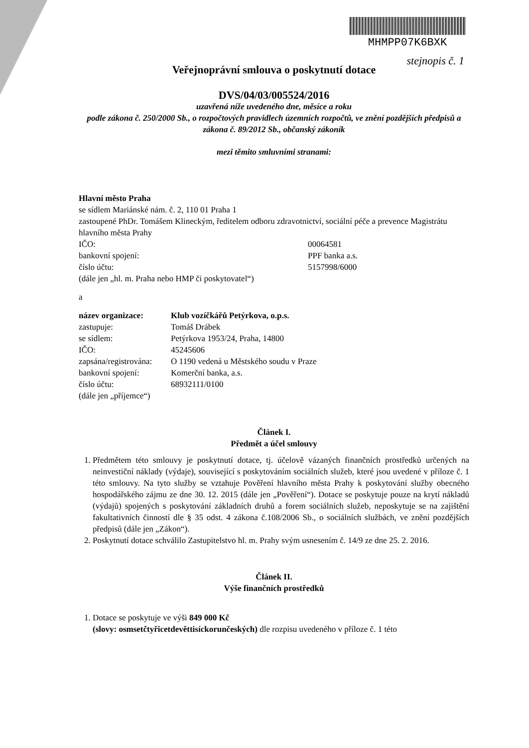MHMPP07K6BXK
stejnopis č. 1
Veřejnoprávní smlouva o poskytnutí dotace
DVS/04/03/005524/2016
uzavřená níže uvedeného dne, měsíce a roku
podle zákona č. 250/2000 Sb., o rozpočtových pravidlech územních rozpočtů, ve znění pozdějších předpisů a zákona č. 89/2012 Sb., občanský zákoník
mezi těmito smluvními stranami:
Hlavní město Praha
se sídlem Mariánské nám. č. 2, 110 01 Praha 1
zastoupené PhDr. Tomášem Klineckým, ředitelem odboru zdravotnictví, sociální péče a prevence Magistrátu hlavního města Prahy
IČO: 00064581
bankovní spojení: PPF banka a.s.
číslo účtu: 5157998/6000
(dále jen „hl. m. Praha nebo HMP či poskytovatel“)
a
název organizace: Klub vozíčkářů Petýrkova, o.p.s.
zastupuje: Tomáš Drábek
se sídlem: Petýrkova 1953/24, Praha, 14800
IČO: 45245606
zapsána/registrována: O 1190 vedená u Městského soudu v Praze
bankovní spojení: Komerční banka, a.s.
číslo účtu: 68932111/0100
(dále jen „příjemce“)
Článek I.
Předmět a účel smlouvy
1. Předmětem této smlouvy je poskytnutí dotace, tj. účelově vázaných finančních prostředků určených na neinvestiční náklady (výdaje), související s poskytováním sociálních služeb, které jsou uvedené v příloze č. 1 této smlouvy. Na tyto služby se vztahuje Pověření hlavního města Prahy k poskytování služby obecného hospodářského zájmu ze dne 30. 12. 2015 (dále jen „Pověření“). Dotace se poskytuje pouze na krytí nákladů (výdajů) spojených s poskytování základních druhů a forem sociálních služeb, neposkytuje se na zajištění fakultativních činností dle § 35 odst. 4 zákona č.108/2006 Sb., o sociálních službách, ve znění pozdějších předpisů (dále jen „Zákon“).
2. Poskytnutí dotace schválilo Zastupitelstvo hl. m. Prahy svým usnesením č. 14/9 ze dne 25. 2. 2016.
Článek II.
Výše finančních prostředků
1. Dotace se poskytuje ve výši 849 000 Kč
(slovy: osmsetčtyřicetdevěttisíckorunčeských) dle rozpisu uvedeného v příloze č. 1 této